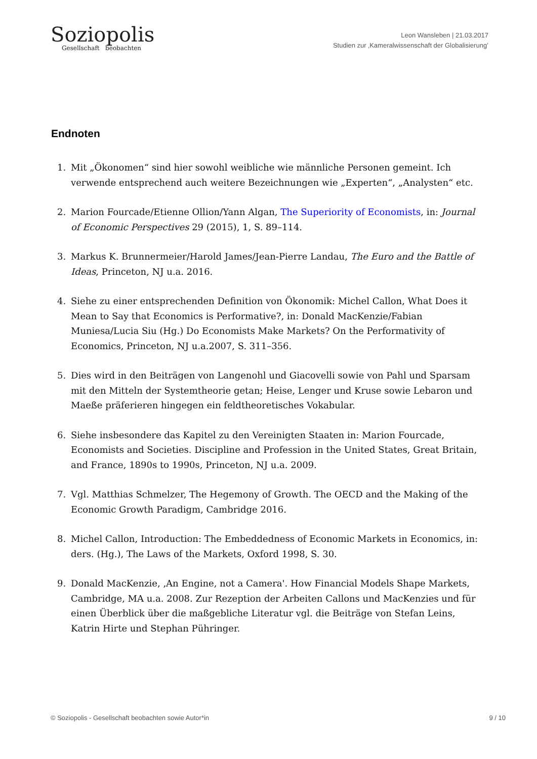Soziopolis
Gesellschaft beobachten
Leon Wansleben | 21.03.2017
Studien zur ‚Kameralwissenschaft der Globalisierung’
Endnoten
1. Mit „Ökonomen“ sind hier sowohl weibliche wie männliche Personen gemeint. Ich verwende entsprechend auch weitere Bezeichnungen wie „Experten“, „Analysten“ etc.
2. Marion Fourcade/Etienne Ollion/Yann Algan, The Superiority of Economists, in: Journal of Economic Perspectives 29 (2015), 1, S. 89–114.
3. Markus K. Brunnermeier/Harold James/Jean-Pierre Landau, The Euro and the Battle of Ideas, Princeton, NJ u.a. 2016.
4. Siehe zu einer entsprechenden Definition von Ökonomik: Michel Callon, What Does it Mean to Say that Economics is Performative?, in: Donald MacKenzie/Fabian Muniesa/Lucia Siu (Hg.) Do Economists Make Markets? On the Performativity of Economics, Princeton, NJ u.a.2007, S. 311–356.
5. Dies wird in den Beiträgen von Langenohl und Giacovelli sowie von Pahl und Sparsam mit den Mitteln der Systemtheorie getan; Heise, Lenger und Kruse sowie Lebaron und Maeße präferieren hingegen ein feldtheoretisches Vokabular.
6. Siehe insbesondere das Kapitel zu den Vereinigten Staaten in: Marion Fourcade, Economists and Societies. Discipline and Profession in the United States, Great Britain, and France, 1890s to 1990s, Princeton, NJ u.a. 2009.
7. Vgl. Matthias Schmelzer, The Hegemony of Growth. The OECD and the Making of the Economic Growth Paradigm, Cambridge 2016.
8. Michel Callon, Introduction: The Embeddedness of Economic Markets in Economics, in: ders. (Hg.), The Laws of the Markets, Oxford 1998, S. 30.
9. Donald MacKenzie, ‚An Engine, not a Camera'. How Financial Models Shape Markets, Cambridge, MA u.a. 2008. Zur Rezeption der Arbeiten Callons und MacKenzies und für einen Überblick über die maßgebliche Literatur vgl. die Beiträge von Stefan Leins, Katrin Hirte und Stephan Pühringer.
© Soziopolis - Gesellschaft beobachten sowie Autor*in 9 / 10